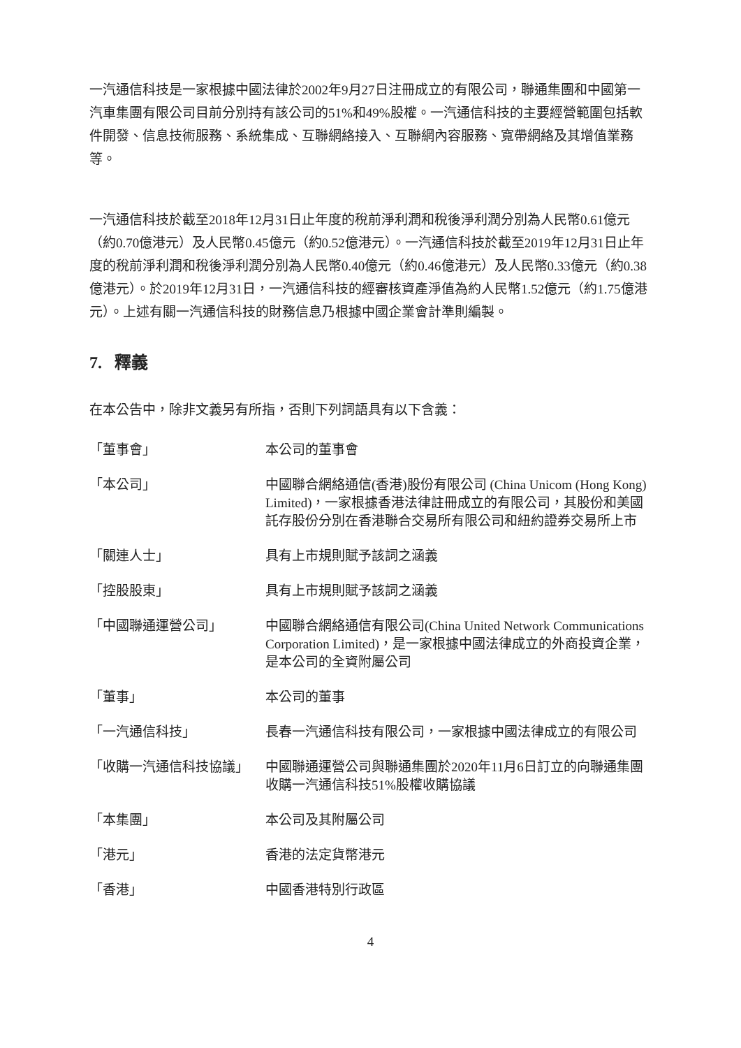一汽通信科技是一家根據中國法律於2002年9月27日注冊成立的有限公司，聯通集團和中國第一汽車集團有限公司目前分別持有該公司的51%和49%股權。一汽通信科技的主要經營範圍包括軟件開發、信息技術服務、系統集成、互聯網絡接入、互聯網內容服務、寬帶網絡及其增值業務等。
一汽通信科技於截至2018年12月31日止年度的稅前淨利潤和稅後淨利潤分別為人民幣0.61億元（約0.70億港元）及人民幣0.45億元（約0.52億港元）。一汽通信科技於截至2019年12月31日止年度的稅前淨利潤和稅後淨利潤分別為人民幣0.40億元（約0.46億港元）及人民幣0.33億元（約0.38億港元）。於2019年12月31日，一汽通信科技的經審核資產淨值為約人民幣1.52億元（約1.75億港元）。上述有關一汽通信科技的財務信息乃根據中國企業會計準則編製。
7. 釋義
在本公告中，除非文義另有所指，否則下列詞語具有以下含義：
| 「董事會」 | 本公司的董事會 |
| 「本公司」 | 中國聯合網絡通信(香港)股份有限公司 (China Unicom (Hong Kong) Limited)，一家根據香港法律註冊成立的有限公司，其股份和美國託存股份分別在香港聯合交易所有限公司和紐約證券交易所上市 |
| 「關連人士」 | 具有上市規則賦予該詞之涵義 |
| 「控股股東」 | 具有上市規則賦予該詞之涵義 |
| 「中國聯通運營公司」 | 中國聯合網絡通信有限公司(China United Network Communications Corporation Limited)，是一家根據中國法律成立的外商投資企業，是本公司的全資附屬公司 |
| 「董事」 | 本公司的董事 |
| 「一汽通信科技」 | 長春一汽通信科技有限公司，一家根據中國法律成立的有限公司 |
| 「收購一汽通信科技協議」 | 中國聯通運營公司與聯通集團於2020年11月6日訂立的向聯通集團收購一汽通信科技51%股權收購協議 |
| 「本集團」 | 本公司及其附屬公司 |
| 「港元」 | 香港的法定貨幣港元 |
| 「香港」 | 中國香港特別行政區 |
4